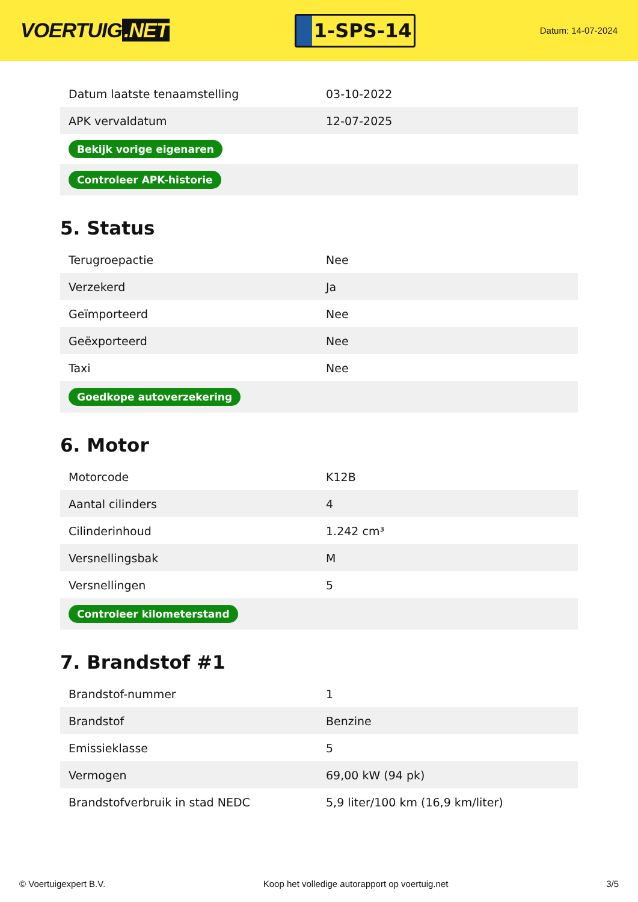VOERTUIG.NET
1-SPS-14
Datum: 14-07-2024
| Datum laatste tenaamstelling | 03-10-2022 |
| APK vervaldatum | 12-07-2025 |
| Bekijk vorige eigenaren | |
| Controleer APK-historie | |
5. Status
| Terugroepactie | Nee |
| Verzekerd | Ja |
| Geïmporteerd | Nee |
| Geëxporteerd | Nee |
| Taxi | Nee |
| Goedkope autoverzekering | |
6. Motor
| Motorcode | K12B |
| Aantal cilinders | 4 |
| Cilinderinhoud | 1.242 cm³ |
| Versnellingsbak | M |
| Versnellingen | 5 |
| Controleer kilometerstand | |
7. Brandstof #1
| Brandstof-nummer | 1 |
| Brandstof | Benzine |
| Emissieklasse | 5 |
| Vermogen | 69,00 kW (94 pk) |
| Brandstofverbruik in stad NEDC | 5,9 liter/100 km (16,9 km/liter) |
© Voertuigexpert B.V. Koop het volledige autorapport op voertuig.net 3/5